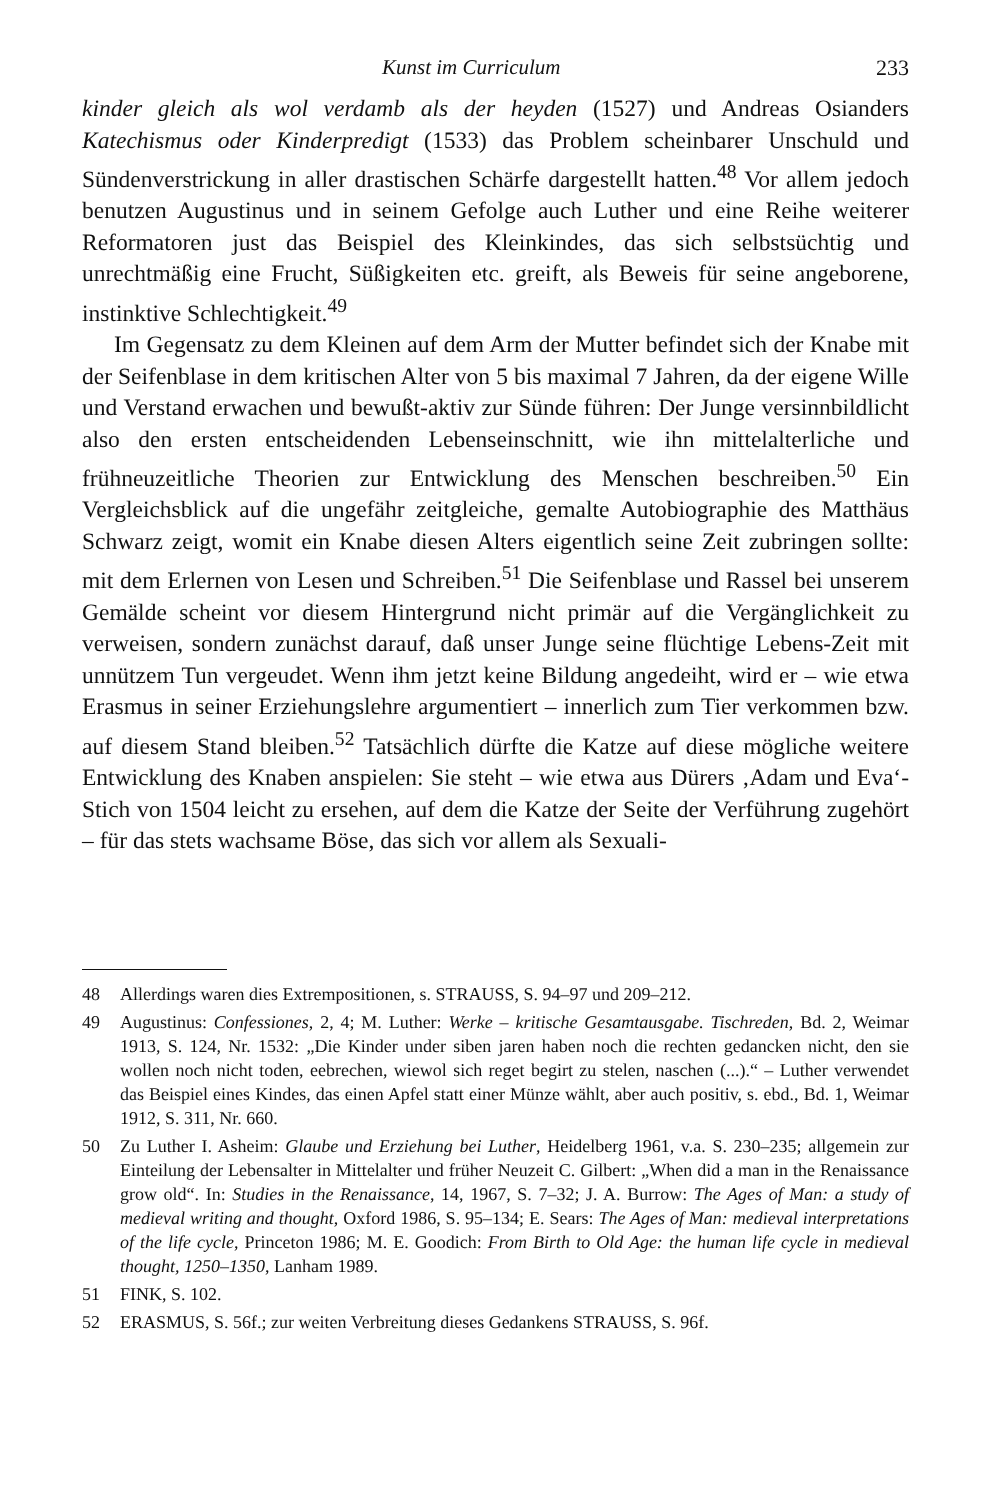Kunst im Curriculum 233
kinder gleich als wol verdamb als der heyden (1527) und Andreas Osianders Katechismus oder Kinderpredigt (1533) das Problem scheinbarer Unschuld und Sündenverstrickung in aller drastischen Schärfe dargestellt hatten.<sup>48</sup> Vor allem jedoch benutzen Augustinus und in seinem Gefolge auch Luther und eine Reihe weiterer Reformatoren just das Beispiel des Kleinkindes, das sich selbstsüchtig und unrechtmäßig eine Frucht, Süßigkeiten etc. greift, als Beweis für seine angeborene, instinktive Schlechtigkeit.<sup>49</sup>
Im Gegensatz zu dem Kleinen auf dem Arm der Mutter befindet sich der Knabe mit der Seifenblase in dem kritischen Alter von 5 bis maximal 7 Jahren, da der eigene Wille und Verstand erwachen und bewußt-aktiv zur Sünde führen: Der Junge versinnbildlicht also den ersten entscheidenden Lebenseinschnitt, wie ihn mittelalterliche und frühneuzeitliche Theorien zur Entwicklung des Menschen beschreiben.<sup>50</sup> Ein Vergleichsblick auf die ungefähr zeitgleiche, gemalte Autobiographie des Matthäus Schwarz zeigt, womit ein Knabe diesen Alters eigentlich seine Zeit zubringen sollte: mit dem Erlernen von Lesen und Schreiben.<sup>51</sup> Die Seifenblase und Rassel bei unserem Gemälde scheint vor diesem Hintergrund nicht primär auf die Vergänglichkeit zu verweisen, sondern zunächst darauf, daß unser Junge seine flüchtige Lebens-Zeit mit unnützem Tun vergeudet. Wenn ihm jetzt keine Bildung angedeiht, wird er – wie etwa Erasmus in seiner Erziehungslehre argumentiert – innerlich zum Tier verkommen bzw. auf diesem Stand bleiben.<sup>52</sup> Tatsächlich dürfte die Katze auf diese mögliche weitere Entwicklung des Knaben anspielen: Sie steht – wie etwa aus Dürers ‚Adam und Eva‘-Stich von 1504 leicht zu ersehen, auf dem die Katze der Seite der Verführung zugehört – für das stets wachsame Böse, das sich vor allem als Sexuali-
48 Allerdings waren dies Extrempositionen, s. STRAUSS, S. 94–97 und 209–212.
49 Augustinus: Confessiones, 2, 4; M. Luther: Werke – kritische Gesamtausgabe. Tischreden, Bd. 2, Weimar 1913, S. 124, Nr. 1532: „Die Kinder under siben jaren haben noch die rechten gedancken nicht, den sie wollen noch nicht toden, eebrechen, wiewol sich reget begirt zu stelen, naschen (...).“ – Luther verwendet das Beispiel eines Kindes, das einen Apfel statt einer Münze wählt, aber auch positiv, s. ebd., Bd. 1, Weimar 1912, S. 311, Nr. 660.
50 Zu Luther I. Asheim: Glaube und Erziehung bei Luther, Heidelberg 1961, v.a. S. 230–235; allgemein zur Einteilung der Lebensalter in Mittelalter und früher Neuzeit C. Gilbert: „When did a man in the Renaissance grow old“. In: Studies in the Renaissance, 14, 1967, S. 7–32; J. A. Burrow: The Ages of Man: a study of medieval writing and thought, Oxford 1986, S. 95–134; E. Sears: The Ages of Man: medieval interpretations of the life cycle, Princeton 1986; M. E. Goodich: From Birth to Old Age: the human life cycle in medieval thought, 1250–1350, Lanham 1989.
51 FINK, S. 102.
52 ERASMUS, S. 56f.; zur weiten Verbreitung dieses Gedankens STRAUSS, S. 96f.